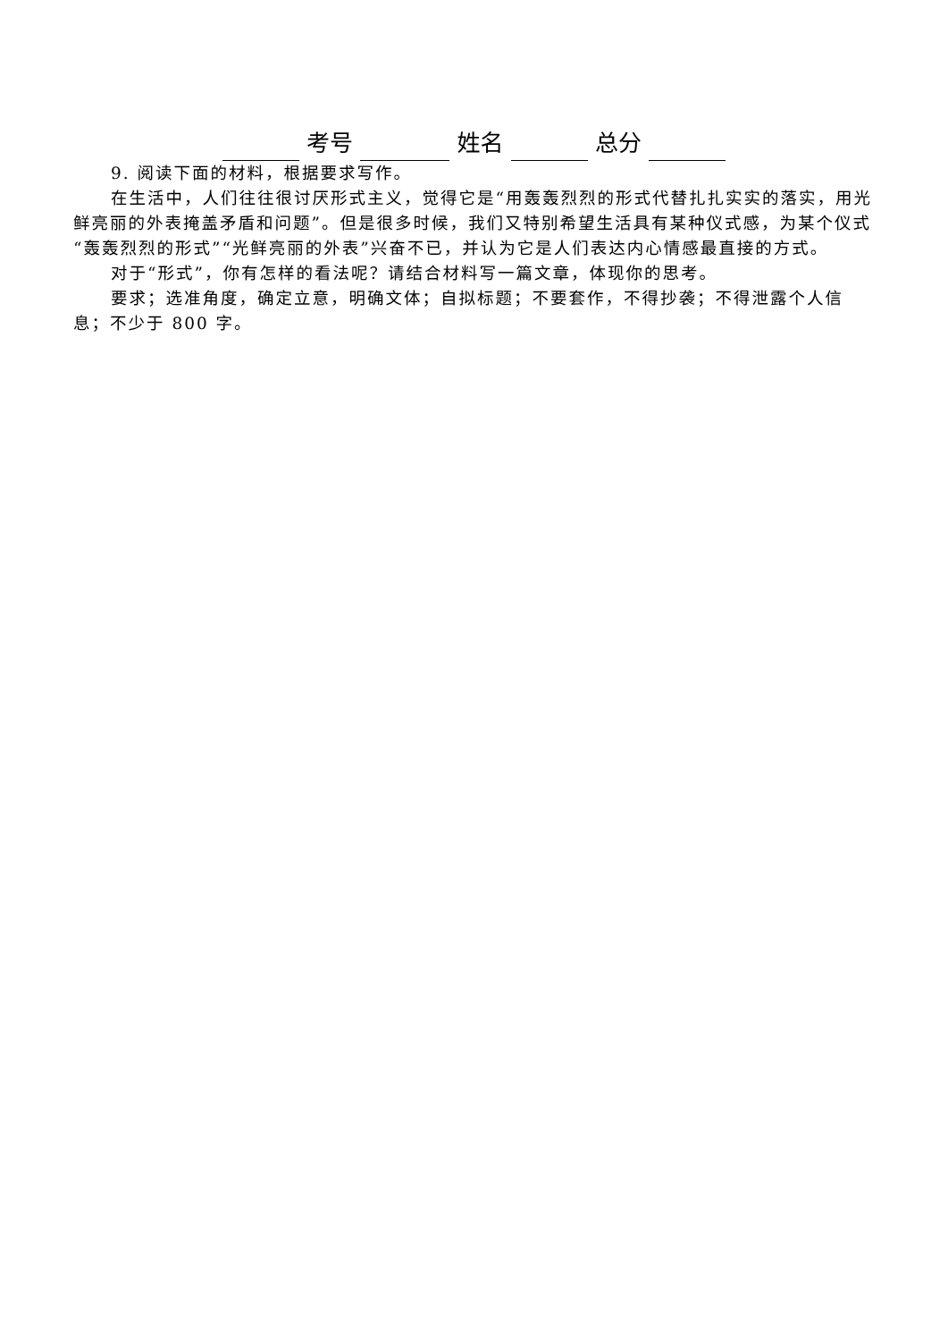考号 姓名 总分
9. 阅读下面的材料，根据要求写作。
在生活中，人们往往很讨厌形式主义，觉得它是“用轰轰烈烈的形式代替扎扎实实的落实，用光鲜亮丽的外表掩盖矛盾和问题”。但是很多时候，我们又特别希望生活具有某种仪式感，为某个仪式“轰轰烈烈的形式”“光鲜亮丽的外表”兴奋不已，并认为它是人们表达内心情感最直接的方式。
对于“形式”，你有怎样的看法呢？请结合材料写一篇文章，体现你的思考。
要求；选准角度，确定立意，明确文体；自拟标题；不要套作，不得抄袭；不得泄露个人信息；不少于 800 字。